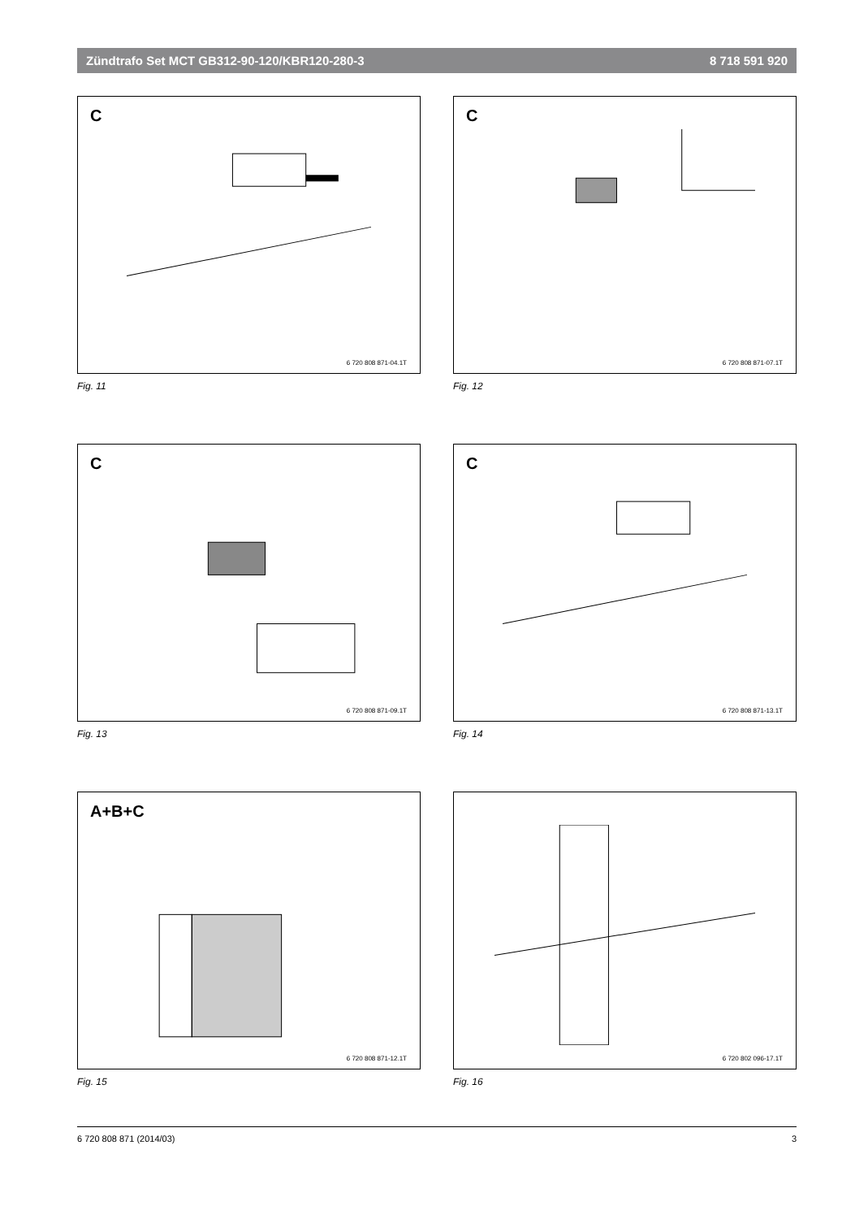Zündtrafo Set MCT GB312-90-120/KBR120-280-3 8 718 591 920
C
6 720 808 871-04.1T
Fig. 11
C
6 720 808 871-07.1T
Fig. 12
C
6 720 808 871-09.1T
Fig. 13
C
6 720 808 871-13.1T
Fig. 14
A+B+C
6 720 808 871-12.1T
Fig. 15
6 720 802 096-17.1T
Fig. 16
6 720 808 871 (2014/03) 3